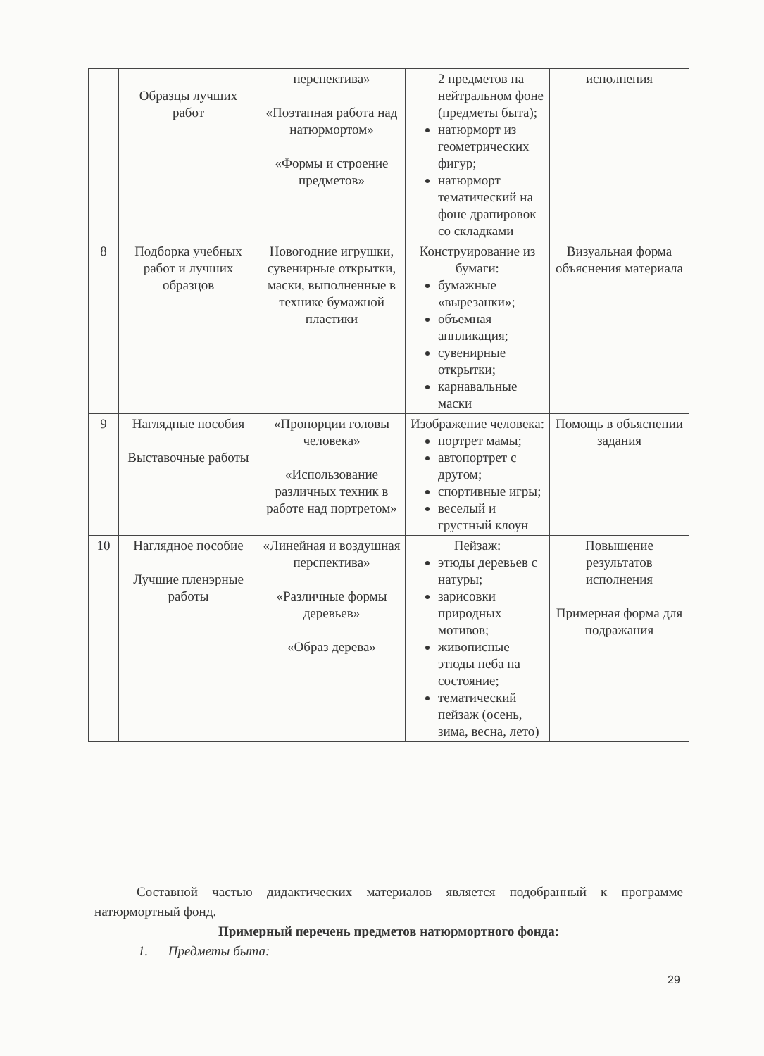| | Образцы лучших работ | перспектива» «Поэтапная работа над натюрмортом» «Формы и строение предметов» | 2 предметов на нейтральном фоне (предметы быта); натюрморт из геометрических фигур; натюрморт тематический на фоне драпировок со складками | исполнения |
| 8 | Подборка учебных работ и лучших образцов | Новогодние игрушки, сувенирные открытки, маски, выполненные в технике бумажной пластики | Конструирование из бумаги: бумажные «вырезанки»; объемная аппликация; сувенирные открытки; карнавальные маски | Визуальная форма объяснения материала |
| 9 | Наглядные пособия Выставочные работы | «Пропорции головы человека» «Использование различных техник в работе над портретом» | Изображение человека: портрет мамы; автопортрет с другом; спортивные игры; веселый и грустный клоун | Помощь в объяснении задания |
| 10 | Наглядное пособие Лучшие пленэрные работы | «Линейная и воздушная перспектива» «Различные формы деревьев» «Образ дерева» | Пейзаж: этюды деревьев с натуры; зарисовки природных мотивов; живописные этюды неба на состояние; тематический пейзаж (осень, зима, весна, лето) | Повышение результатов исполнения Примерная форма для подражания |
Составной частью дидактических материалов является подобранный к программе натюрмортный фонд.
Примерный перечень предметов натюрмортного фонда:
1. Предметы быта:
29